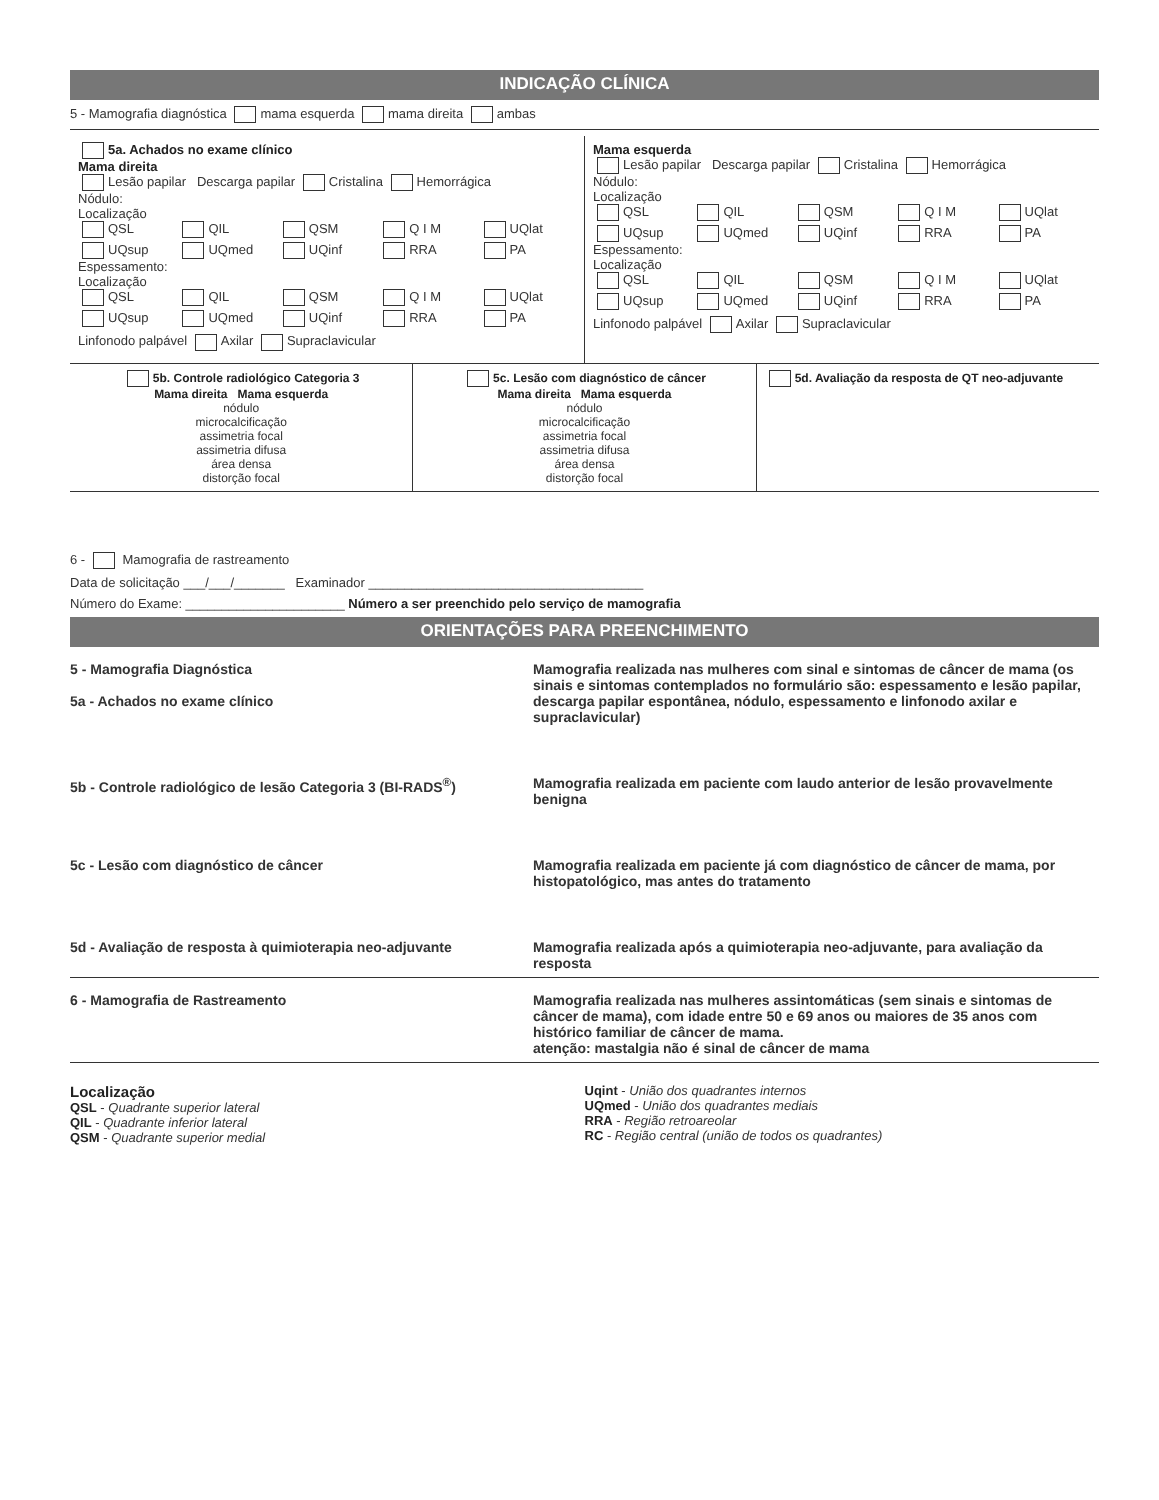INDICAÇÃO CLÍNICA
5 - Mamografia diagnóstica mama esquerda mama direita ambas
5a. Achados no exame clínico
Mama direita
Lesão papilar Descarga papilar Cristalina Hemorrágica
Nódulo:
Localização
QSL QIL QSM Q I M UQlat UQsup UQmed UQinf RRA PA
Espessamento:
Localização
QSL QIL QSM Q I M UQlat UQsup UQmed UQinf RRA PA
Linfonodo palpável Axilar Supraclavicular
Mama esquerda
Lesão papilar Descarga papilar Cristalina Hemorrágica
Nódulo:
Localização
QSL QIL QSM Q I M UQlat UQsup UQmed UQinf RRA PA
Espessamento:
Localização
QSL QIL QSM Q I M UQlat UQsup UQmed UQinf RRA PA
Linfonodo palpável Axilar Supraclavicular
5b. Controle radiológico Categoria 3
Mama direita Mama esquerda
nódulo
microcalcificação
assimetria focal
assimetria difusa
área densa
distorção focal
5c. Lesão com diagnóstico de câncer
Mama direita Mama esquerda
nódulo
microcalcificação
assimetria focal
assimetria difusa
área densa
distorção focal
5d. Avaliação da resposta de QT neo-adjuvante
6 - Mamografia de rastreamento
Data de solicitação ___/___/_______ Examinador ______________________________________
Número do Exame: ______________________ Número a ser preenchido pelo serviço de mamografia
ORIENTAÇÕES PARA PREENCHIMENTO
5 - Mamografia Diagnóstica
5a - Achados no exame clínico
Mamografia realizada nas mulheres com sinal e sintomas de câncer de mama (os sinais e sintomas contemplados no formulário são: espessamento e lesão papilar, descarga papilar espontânea, nódulo, espessamento e linfonodo axilar e supraclavicular)
5b - Controle radiológico de lesão Categoria 3 (BI-RADS<sup>®</sup>)
Mamografia realizada em paciente com laudo anterior de lesão provavelmente benigna
5c - Lesão com diagnóstico de câncer
Mamografia realizada em paciente já com diagnóstico de câncer de mama, por histopatológico, mas antes do tratamento
5d - Avaliação de resposta à quimioterapia neo-adjuvante
Mamografia realizada após a quimioterapia neo-adjuvante, para avaliação da resposta
6 - Mamografia de Rastreamento Mamografia realizada nas mulheres assintomáticas (sem sinais e sintomas de câncer de mama), com idade entre 50 e 69 anos ou maiores de 35 anos com histórico familiar de câncer de mama.
atenção: mastalgia não é sinal de câncer de mama
Localização
QSL - Quadrante superior lateral
QIL - Quadrante inferior lateral
QSM - Quadrante superior medial
Uqint - União dos quadrantes internos
UQmed - União dos quadrantes mediais
RRA - Região retroareolar
RC - Região central (união de todos os quadrantes)